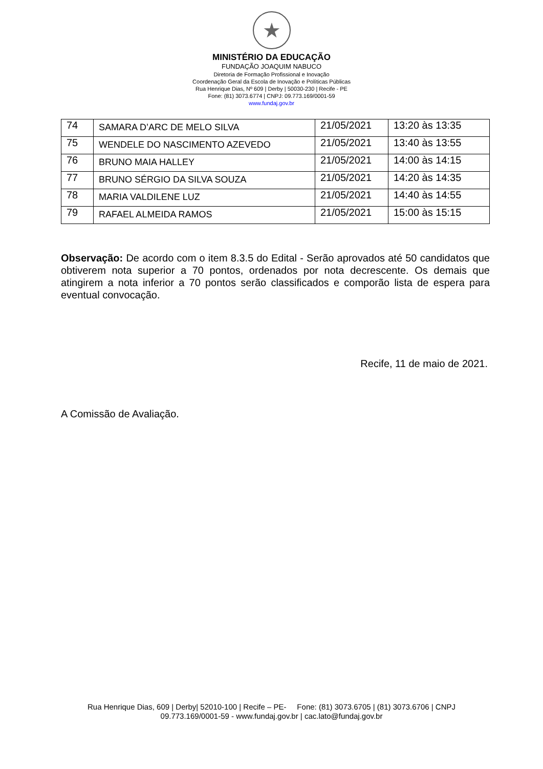★
MINISTÉRIO DA EDUCAÇÃO
FUNDAÇÃO JOAQUIM NABUCO
Diretoria de Formação Profissional e Inovação
Coordenação Geral da Escola de Inovação e Políticas Públicas
Rua Henrique Dias, Nº 609 | Derby | 50030-230 | Recife - PE
Fone: (81) 3073.6774 | CNPJ: 09.773.169/0001-59
www.fundaj.gov.br
| 74 | SAMARA D’ARC DE MELO SILVA | 21/05/2021 | 13:20 às 13:35 |
| 75 | WENDELE DO NASCIMENTO AZEVEDO | 21/05/2021 | 13:40 às 13:55 |
| 76 | BRUNO MAIA HALLEY | 21/05/2021 | 14:00 às 14:15 |
| 77 | BRUNO SÉRGIO DA SILVA SOUZA | 21/05/2021 | 14:20 às 14:35 |
| 78 | MARIA VALDILENE LUZ | 21/05/2021 | 14:40 às 14:55 |
| 79 | RAFAEL ALMEIDA RAMOS | 21/05/2021 | 15:00 às 15:15 |
Observação: De acordo com o item 8.3.5 do Edital - Serão aprovados até 50 candidatos que obtiverem nota superior a 70 pontos, ordenados por nota decrescente. Os demais que atingirem a nota inferior a 70 pontos serão classificados e comporão lista de espera para eventual convocação.
Recife, 11 de maio de 2021.
A Comissão de Avaliação.
Rua Henrique Dias, 609 | Derby| 52010-100 | Recife – PE- Fone: (81) 3073.6705 | (81) 3073.6706 | CNPJ
09.773.169/0001-59 - www.fundaj.gov.br | cac.lato@fundaj.gov.br